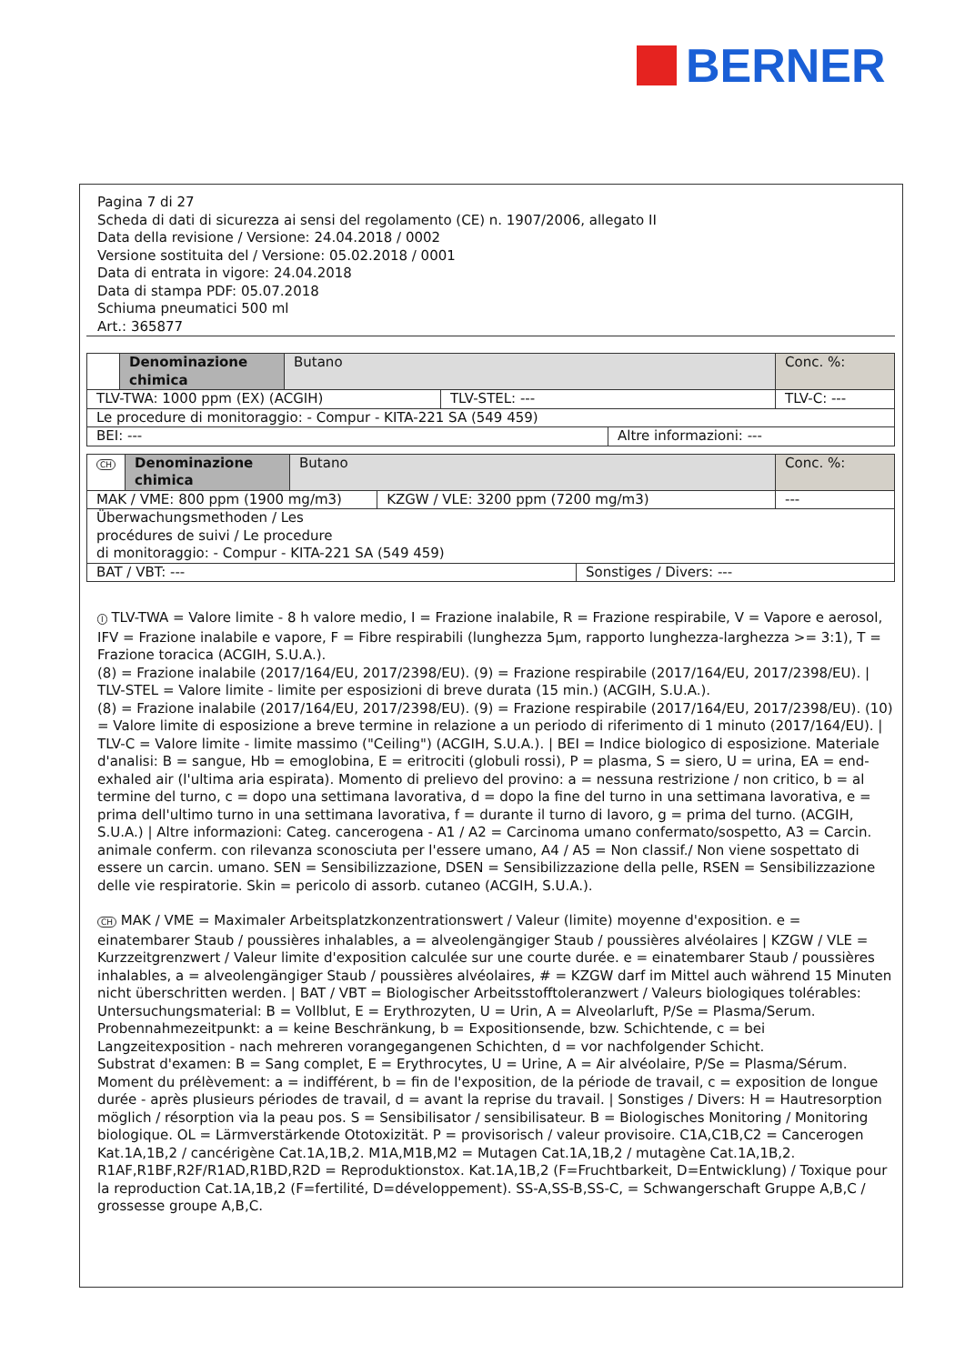BERNER
Pagina 7 di 27
Scheda di dati di sicurezza ai sensi del regolamento (CE) n. 1907/2006, allegato II
Data della revisione / Versione: 24.04.2018 / 0002
Versione sostituita del / Versione: 05.02.2018 / 0001
Data di entrata in vigore: 24.04.2018
Data di stampa PDF: 05.07.2018
Schiuma pneumatici 500 ml
Art.: 365877
| | Denominazione chimica | Butano | | | Conc. %: |
| TLV-TWA: 1000 ppm (EX) (ACGIH) | | | TLV-STEL: --- | | TLV-C: --- |
| Le procedure di monitoraggio: - Compur - KITA-221 SA (549 459) | | | | | |
| BEI: --- | | | | Altre informazioni: --- | |
| CH | Denominazione chimica | Butano | | | Conc. %: |
| MAK / VME: 800 ppm (1900 mg/m3) | | | KZGW / VLE: 3200 ppm (7200 mg/m3) | | --- |
| Überwachungsmethoden / Les procédures de suivi / Le procedure di monitoraggio: - Compur - KITA-221 SA (549 459) | | | | | |
| BAT / VBT: --- | | | | Sonstiges / Divers: --- | |
I TLV-TWA = Valore limite - 8 h valore medio, I = Frazione inalabile, R = Frazione respirabile, V = Vapore e aerosol, IFV = Frazione inalabile e vapore, F = Fibre respirabili (lunghezza 5µm, rapporto lunghezza-larghezza >= 3:1), T = Frazione toracica (ACGIH, S.U.A.).
(8) = Frazione inalabile (2017/164/EU, 2017/2398/EU). (9) = Frazione respirabile (2017/164/EU, 2017/2398/EU). | TLV-STEL = Valore limite - limite per esposizioni di breve durata (15 min.) (ACGIH, S.U.A.).
(8) = Frazione inalabile (2017/164/EU, 2017/2398/EU). (9) = Frazione respirabile (2017/164/EU, 2017/2398/EU). (10) = Valore limite di esposizione a breve termine in relazione a un periodo di riferimento di 1 minuto (2017/164/EU). | TLV-C = Valore limite - limite massimo ("Ceiling") (ACGIH, S.U.A.). | BEI = Indice biologico di esposizione. Materiale d'analisi: B = sangue, Hb = emoglobina, E = eritrociti (globuli rossi), P = plasma, S = siero, U = urina, EA = end-exhaled air (l'ultima aria espirata). Momento di prelievo del provino: a = nessuna restrizione / non critico, b = al termine del turno, c = dopo una settimana lavorativa, d = dopo la fine del turno in una settimana lavorativa, e = prima dell'ultimo turno in una settimana lavorativa, f = durante il turno di lavoro, g = prima del turno. (ACGIH, S.U.A.) | Altre informazioni: Categ. cancerogena - A1 / A2 = Carcinoma umano confermato/sospetto, A3 = Carcin. animale conferm. con rilevanza sconosciuta per l'essere umano, A4 / A5 = Non classif./ Non viene sospettato di essere un carcin. umano. SEN = Sensibilizzazione, DSEN = Sensibilizzazione della pelle, RSEN = Sensibilizzazione delle vie respiratorie. Skin = pericolo di assorb. cutaneo (ACGIH, S.U.A.).
CH MAK / VME = Maximaler Arbeitsplatzkonzentrationswert / Valeur (limite) moyenne d'exposition. e = einatembarer Staub / poussières inhalables, a = alveolengängiger Staub / poussières alvéolaires | KZGW / VLE = Kurzzeitgrenzwert / Valeur limite d'exposition calculée sur une courte durée. e = einatembarer Staub / poussières inhalables, a = alveolengängiger Staub / poussières alvéolaires, # = KZGW darf im Mittel auch während 15 Minuten nicht überschritten werden. | BAT / VBT = Biologischer Arbeitsstofftoleranzwert / Valeurs biologiques tolérables:
Untersuchungsmaterial: B = Vollblut, E = Erythrozyten, U = Urin, A = Alveolarluft, P/Se = Plasma/Serum.
Probennahmezeitpunkt: a = keine Beschränkung, b = Expositionsende, bzw. Schichtende, c = bei Langzeitexposition - nach mehreren vorangegangenen Schichten, d = vor nachfolgender Schicht.
Substrat d'examen: B = Sang complet, E = Erythrocytes, U = Urine, A = Air alvéolaire, P/Se = Plasma/Sérum.
Moment du prélèvement: a = indifférent, b = fin de l'exposition, de la période de travail, c = exposition de longue durée - après plusieurs périodes de travail, d = avant la reprise du travail. | Sonstiges / Divers: H = Hautresorption möglich / résorption via la peau pos. S = Sensibilisator / sensibilisateur. B = Biologisches Monitoring / Monitoring biologique. OL = Lärmverstärkende Ototoxizität. P = provisorisch / valeur provisoire. C1A,C1B,C2 = Cancerogen Kat.1A,1B,2 / cancérigène Cat.1A,1B,2. M1A,M1B,M2 = Mutagen Cat.1A,1B,2 / mutagène Cat.1A,1B,2. R1AF,R1BF,R2F/R1AD,R1BD,R2D = Reproduktionstox. Kat.1A,1B,2 (F=Fruchtbarkeit, D=Entwicklung) / Toxique pour la reproduction Cat.1A,1B,2 (F=fertilité, D=développement). SS-A,SS-B,SS-C, = Schwangerschaft Gruppe A,B,C / grossesse groupe A,B,C.